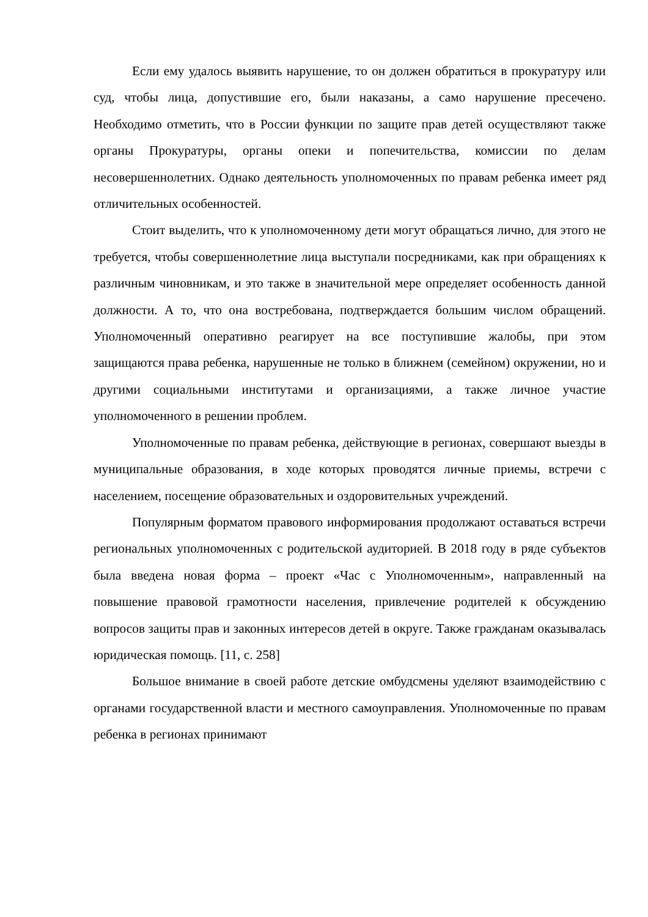Если ему удалось выявить нарушение, то он должен обратиться в прокуратуру или суд, чтобы лица, допустившие его, были наказаны, а само нарушение пресечено. Необходимо отметить, что в России функции по защите прав детей осуществляют также органы Прокуратуры, органы опеки и попечительства, комиссии по делам несовершеннолетних. Однако деятельность уполномоченных по правам ребенка имеет ряд отличительных особенностей.
Стоит выделить, что к уполномоченному дети могут обращаться лично, для этого не требуется, чтобы совершеннолетние лица выступали посредниками, как при обращениях к различным чиновникам, и это также в значительной мере определяет особенность данной должности. А то, что она востребована, подтверждается большим числом обращений. Уполномоченный оперативно реагирует на все поступившие жалобы, при этом защищаются права ребенка, нарушенные не только в ближнем (семейном) окружении, но и другими социальными институтами и организациями, а также личное участие уполномоченного в решении проблем.
Уполномоченные по правам ребенка, действующие в регионах, совершают выезды в муниципальные образования, в ходе которых проводятся личные приемы, встречи с населением, посещение образовательных и оздоровительных учреждений.
Популярным форматом правового информирования продолжают оставаться встречи региональных уполномоченных с родительской аудиторией. В 2018 году в ряде субъектов была введена новая форма – проект «Час с Уполномоченным», направленный на повышение правовой грамотности населения, привлечение родителей к обсуждению вопросов защиты прав и законных интересов детей в округе. Также гражданам оказывалась юридическая помощь. [11, с. 258]
Большое внимание в своей работе детские омбудсмены уделяют взаимодействию с органами государственной власти и местного самоуправления. Уполномоченные по правам ребенка в регионах принимают